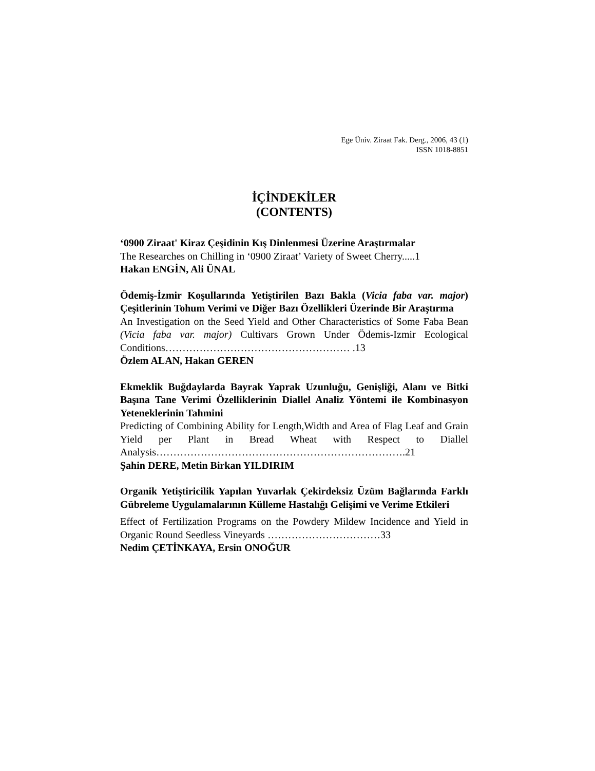Ege Üniv. Ziraat Fak. Derg., 2006, 43 (1)
ISSN 1018-8851
İÇİNDEKİLER
(CONTENTS)
‘0900 Ziraat' Kiraz Çeşidinin Kış Dinlenmesi Üzerine Araştırmalar
The Researches on Chilling in ‘0900 Ziraat’ Variety of Sweet Cherry.....1
Hakan ENGİN, Ali ÜNAL
Ödemiş-İzmir Koşullarında Yetiştirilen Bazı Bakla (Vicia faba var. major) Çeşitlerinin Tohum Verimi ve Diğer Bazı Özellikleri Üzerinde Bir Araştırma
An Investigation on the Seed Yield and Other Characteristics of Some Faba Bean (Vicia faba var. major) Cultivars Grown Under Ödemis-Izmir Ecological Conditions……………………………………………… .13
Özlem ALAN, Hakan GEREN
Ekmeklik Buğdaylarda Bayrak Yaprak Uzunluğu, Genişliği, Alanı ve Bitki Başına Tane Verimi Özelliklerinin Diallel Analiz Yöntemi ile Kombinasyon Yeteneklerinin Tahmini
Predicting of Combining Ability for Length,Width and Area of Flag Leaf and Grain Yield per Plant in Bread Wheat with Respect to Diallel Analysis……………………………………………………………….21
Şahin DERE, Metin Birkan YILDIRIM
Organik Yetiştiricilik Yapılan Yuvarlak Çekirdeksiz Üzüm Bağlarında Farklı Gübreleme Uygulamalarının Külleme Hastalığı Gelişimi ve Verime Etkileri
Effect of Fertilization Programs on the Powdery Mildew Incidence and Yield in Organic Round Seedless Vineyards ……………………………33
Nedim ÇETİNKAYA, Ersin ONOĞUR